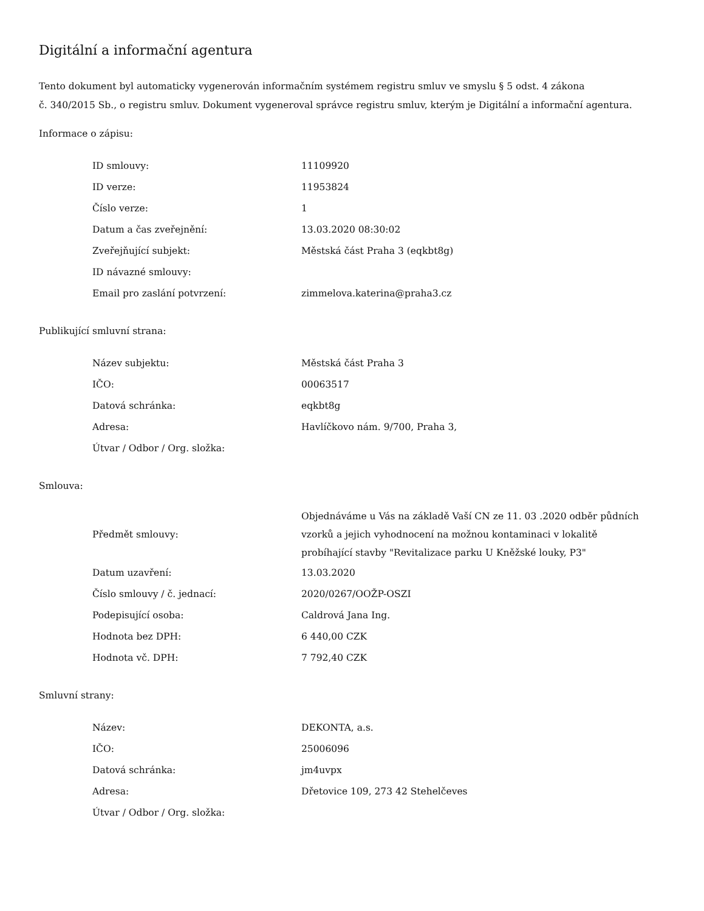Digitální a informační agentura
Tento dokument byl automaticky vygenerován informačním systémem registru smluv ve smyslu § 5 odst. 4 zákona
č. 340/2015 Sb., o registru smluv. Dokument vygeneroval správce registru smluv, kterým je Digitální a informační agentura.
Informace o zápisu:
| ID smlouvy: | 11109920 |
| ID verze: | 11953824 |
| Číslo verze: | 1 |
| Datum a čas zveřejnění: | 13.03.2020 08:30:02 |
| Zveřejňující subjekt: | Městská část Praha 3 (eqkbt8g) |
| ID návazné smlouvy: | |
| Email pro zaslání potvrzení: | zimmelova.katerina@praha3.cz |
Publikující smluvní strana:
| Název subjektu: | Městská část Praha 3 |
| IČO: | 00063517 |
| Datová schránka: | eqkbt8g |
| Adresa: | Havlíčkovo nám. 9/700, Praha 3, |
| Útvar / Odbor / Org. složka: | |
Smlouva:
| Předmět smlouvy: | Objednáváme u Vás na základě Vaší CN ze 11. 03 .2020 odběr půdních vzorků a jejich vyhodnocení na možnou kontaminaci v lokalitě probíhající stavby "Revitalizace parku U Kněžské louky, P3" |
| Datum uzavření: | 13.03.2020 |
| Číslo smlouvy / č. jednací: | 2020/0267/OOŽP-OSZI |
| Podepisující osoba: | Caldrová Jana Ing. |
| Hodnota bez DPH: | 6 440,00 CZK |
| Hodnota vč. DPH: | 7 792,40 CZK |
Smluvní strany:
| Název: | DEKONTA, a.s. |
| IČO: | 25006096 |
| Datová schránka: | jm4uvpx |
| Adresa: | Dřetovice 109, 273 42 Stehelčeves |
| Útvar / Odbor / Org. složka: | |